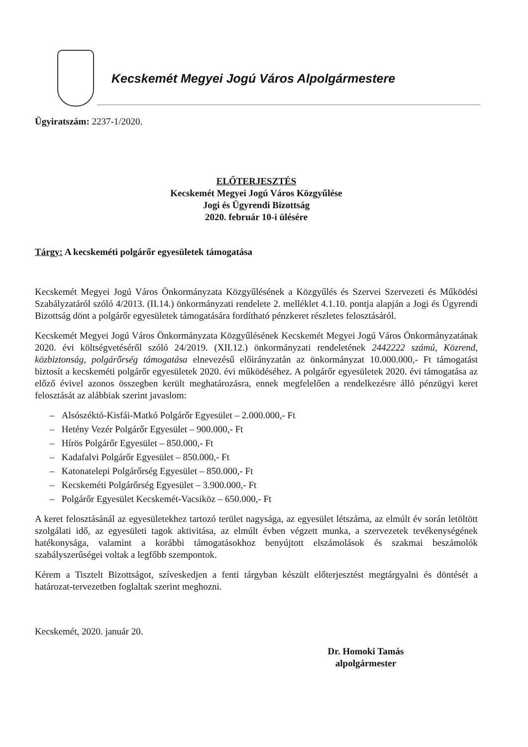Kecskemét Megyei Jogú Város Alpolgármestere
Ügyiratszám: 2237-1/2020.
ELŐTERJESZTÉS
Kecskemét Megyei Jogú Város Közgyűlése
Jogi és Ügyrendi Bizottság
2020. február 10-i ülésére
Tárgy: A kecskeméti polgárőr egyesületek támogatása
Kecskemét Megyei Jogú Város Önkormányzata Közgyűlésének a Közgyűlés és Szervei Szervezeti és Működési Szabályzatáról szóló 4/2013. (II.14.) önkormányzati rendelete 2. melléklet 4.1.10. pontja alapján a Jogi és Ügyrendi Bizottság dönt a polgárőr egyesületek támogatására fordítható pénzkeret részletes felosztásáról.
Kecskemét Megyei Jogú Város Önkormányzata Közgyűlésének Kecskemét Megyei Jogú Város Önkormányzatának 2020. évi költségvetéséről szóló 24/2019. (XII.12.) önkormányzati rendeletének 2442222 számú, Közrend, közbiztonság, polgárőrség támogatása elnevezésű előirányzatán az önkormányzat 10.000.000,- Ft támogatást biztosít a kecskeméti polgárőr egyesületek 2020. évi működéséhez. A polgárőr egyesületek 2020. évi támogatása az előző évivel azonos összegben került meghatározásra, ennek megfelelően a rendelkezésre álló pénzügyi keret felosztását az alábbiak szerint javaslom:
– Alsószéktó-Kisfái-Matkó Polgárőr Egyesület – 2.000.000,- Ft
– Hetény Vezér Polgárőr Egyesület – 900.000,- Ft
– Hírös Polgárőr Egyesület – 850.000,- Ft
– Kadafalvi Polgárőr Egyesület – 850.000,- Ft
– Katonatelepi Polgárőrség Egyesület – 850.000,- Ft
– Kecskeméti Polgárőrség Egyesület – 3.900.000,- Ft
– Polgárőr Egyesület Kecskemét-Vacsiköz – 650.000,- Ft
A keret felosztásánál az egyesületekhez tartozó terület nagysága, az egyesület létszáma, az elmúlt év során letöltött szolgálati idő, az egyesületi tagok aktivitása, az elmúlt évben végzett munka, a szervezetek tevékenységének hatékonysága, valamint a korábbi támogatásokhoz benyújtott elszámolások és szakmai beszámolók szabályszerűségei voltak a legfőbb szempontok.
Kérem a Tisztelt Bizottságot, szíveskedjen a fenti tárgyban készült előterjesztést megtárgyalni és döntését a határozat-tervezetben foglaltak szerint meghozni.
Kecskemét, 2020. január 20.
Dr. Homoki Tamás
alpolgármester